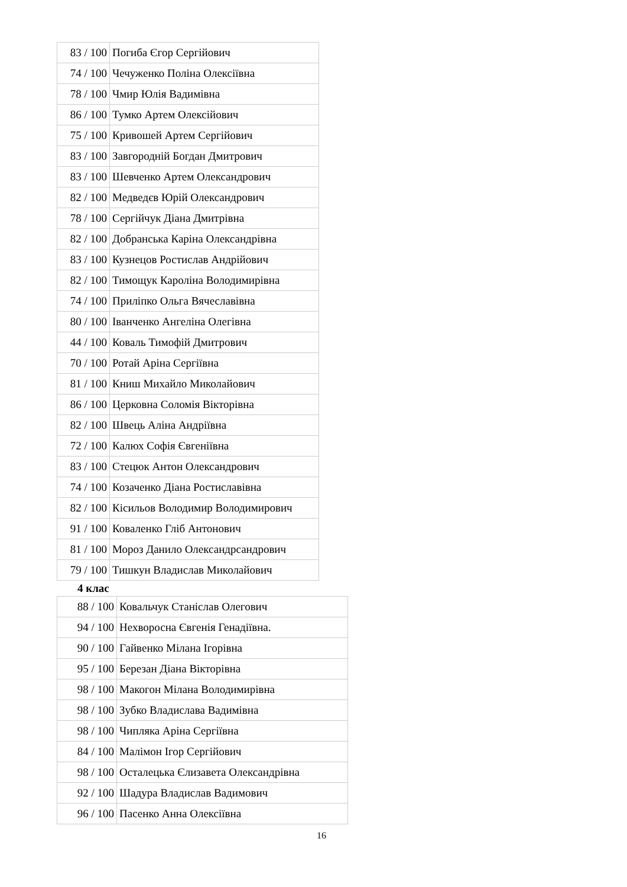| 83 / 100 | Погиба Єгор Сергійович |
| 74 / 100 | Чечуженко Поліна Олексіївна |
| 78 / 100 | Чмир Юлія Вадимівна |
| 86 / 100 | Тумко Артем Олексійович |
| 75 / 100 | Кривошей Артем Сергійович |
| 83 / 100 | Завгородній Богдан Дмитрович |
| 83 / 100 | Шевченко Артем Олександрович |
| 82 / 100 | Медведєв Юрій Олександрович |
| 78 / 100 | Сергійчук Діана Дмитрівна |
| 82 / 100 | Добранська Каріна Олександрівна |
| 83 / 100 | Кузнецов Ростислав Андрійович |
| 82 / 100 | Тимощук Кароліна Володимирівна |
| 74 / 100 | Приліпко Ольга Вячеславівна |
| 80 / 100 | Іванченко Ангеліна Олегівна |
| 44 / 100 | Коваль Тимофій Дмитрович |
| 70 / 100 | Ротай Аріна Сергіївна |
| 81 / 100 | Книш Михайло Миколайович |
| 86 / 100 | Церковна Соломія Вікторівна |
| 82 / 100 | Швець Аліна Андріївна |
| 72 / 100 | Калюх Софія Євгеніївна |
| 83 / 100 | Стецюк Антон Олександрович |
| 74 / 100 | Козаченко Діана Ростиславівна |
| 82 / 100 | Кісильов Володимир Володимирович |
| 91 / 100 | Коваленко Гліб Антонович |
| 81 / 100 | Мороз Данило Олександрсандрович |
| 79 / 100 | Тишкун Владислав Миколайович |
4 клас
| 88 / 100 | Ковальчук Станіслав Олегович |
| 94 / 100 | Нехворосна Євгенія Генадіївна. |
| 90 / 100 | Гайвенко Мілана Ігорівна |
| 95 / 100 | Березан Діана Вікторівна |
| 98 / 100 | Макогон Мілана Володимирівна |
| 98 / 100 | Зубко Владислава Вадимівна |
| 98 / 100 | Чипляка Аріна Сергіївна |
| 84 / 100 | Малімон Ігор Сергійович |
| 98 / 100 | Осталецька Єлизавета Олександрівна |
| 92 / 100 | Шадура Владислав Вадимович |
| 96 / 100 | Пасенко Анна Олексіївна |
16